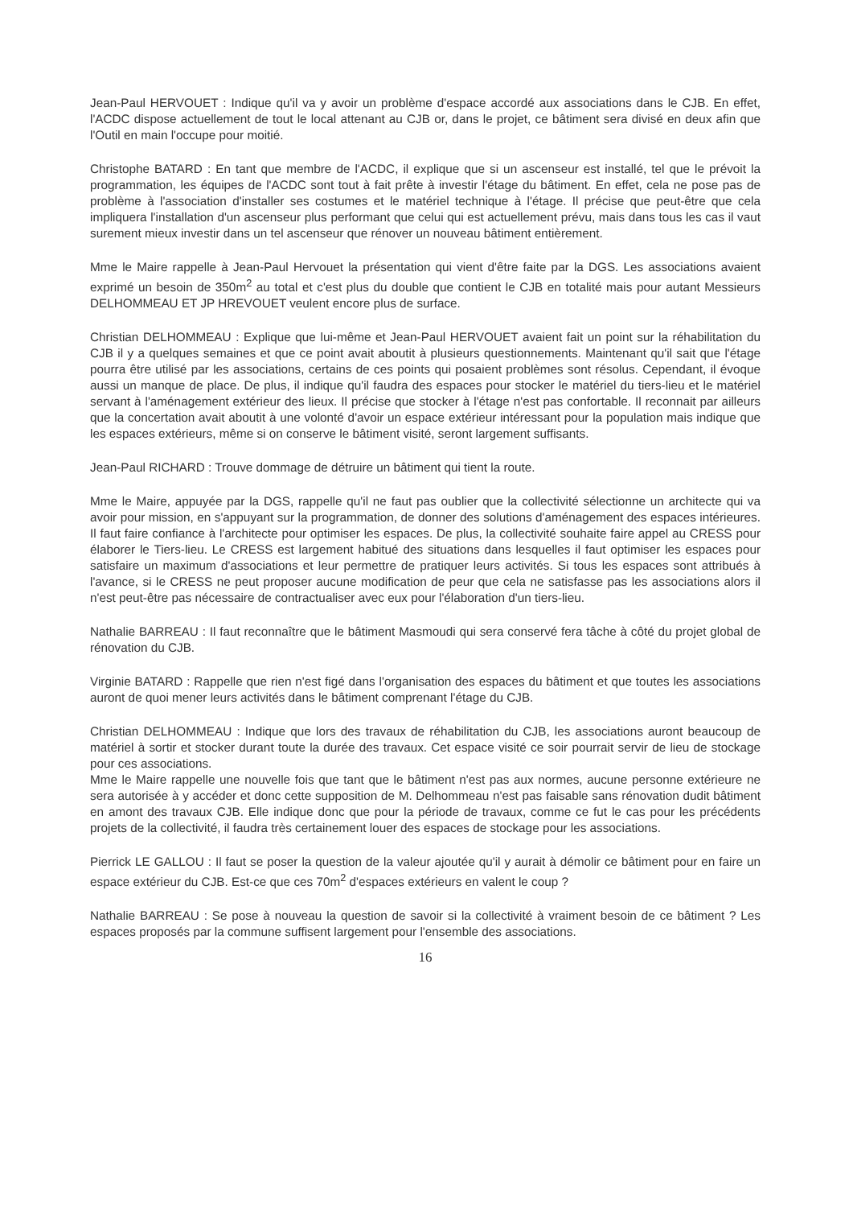Jean-Paul HERVOUET : Indique qu'il va y avoir un problème d'espace accordé aux associations dans le CJB. En effet, l'ACDC dispose actuellement de tout le local attenant au CJB or, dans le projet, ce bâtiment sera divisé en deux afin que l'Outil en main l'occupe pour moitié.
Christophe BATARD : En tant que membre de l'ACDC, il explique que si un ascenseur est installé, tel que le prévoit la programmation, les équipes de l'ACDC sont tout à fait prête à investir l'étage du bâtiment. En effet, cela ne pose pas de problème à l'association d'installer ses costumes et le matériel technique à l'étage. Il précise que peut-être que cela impliquera l'installation d'un ascenseur plus performant que celui qui est actuellement prévu, mais dans tous les cas il vaut surement mieux investir dans un tel ascenseur que rénover un nouveau bâtiment entièrement.
Mme le Maire rappelle à Jean-Paul Hervouet la présentation qui vient d'être faite par la DGS. Les associations avaient exprimé un besoin de 350m<sup>2</sup> au total et c'est plus du double que contient le CJB en totalité mais pour autant Messieurs DELHOMMEAU ET JP HREVOUET veulent encore plus de surface.
Christian DELHOMMEAU : Explique que lui-même et Jean-Paul HERVOUET avaient fait un point sur la réhabilitation du CJB il y a quelques semaines et que ce point avait aboutit à plusieurs questionnements. Maintenant qu'il sait que l'étage pourra être utilisé par les associations, certains de ces points qui posaient problèmes sont résolus. Cependant, il évoque aussi un manque de place. De plus, il indique qu'il faudra des espaces pour stocker le matériel du tiers-lieu et le matériel servant à l'aménagement extérieur des lieux. Il précise que stocker à l'étage n'est pas confortable. Il reconnait par ailleurs que la concertation avait aboutit à une volonté d'avoir un espace extérieur intéressant pour la population mais indique que les espaces extérieurs, même si on conserve le bâtiment visité, seront largement suffisants.
Jean-Paul RICHARD : Trouve dommage de détruire un bâtiment qui tient la route.
Mme le Maire, appuyée par la DGS, rappelle qu'il ne faut pas oublier que la collectivité sélectionne un architecte qui va avoir pour mission, en s'appuyant sur la programmation, de donner des solutions d'aménagement des espaces intérieures. Il faut faire confiance à l'architecte pour optimiser les espaces. De plus, la collectivité souhaite faire appel au CRESS pour élaborer le Tiers-lieu. Le CRESS est largement habitué des situations dans lesquelles il faut optimiser les espaces pour satisfaire un maximum d'associations et leur permettre de pratiquer leurs activités. Si tous les espaces sont attribués à l'avance, si le CRESS ne peut proposer aucune modification de peur que cela ne satisfasse pas les associations alors il n'est peut-être pas nécessaire de contractualiser avec eux pour l'élaboration d'un tiers-lieu.
Nathalie BARREAU : Il faut reconnaître que le bâtiment Masmoudi qui sera conservé fera tâche à côté du projet global de rénovation du CJB.
Virginie BATARD : Rappelle que rien n'est figé dans l'organisation des espaces du bâtiment et que toutes les associations auront de quoi mener leurs activités dans le bâtiment comprenant l'étage du CJB.
Christian DELHOMMEAU : Indique que lors des travaux de réhabilitation du CJB, les associations auront beaucoup de matériel à sortir et stocker durant toute la durée des travaux. Cet espace visité ce soir pourrait servir de lieu de stockage pour ces associations.
Mme le Maire rappelle une nouvelle fois que tant que le bâtiment n'est pas aux normes, aucune personne extérieure ne sera autorisée à y accéder et donc cette supposition de M. Delhommeau n'est pas faisable sans rénovation dudit bâtiment en amont des travaux CJB. Elle indique donc que pour la période de travaux, comme ce fut le cas pour les précédents projets de la collectivité, il faudra très certainement louer des espaces de stockage pour les associations.
Pierrick LE GALLOU : Il faut se poser la question de la valeur ajoutée qu'il y aurait à démolir ce bâtiment pour en faire un espace extérieur du CJB. Est-ce que ces 70m<sup>2</sup> d'espaces extérieurs en valent le coup ?
Nathalie BARREAU : Se pose à nouveau la question de savoir si la collectivité à vraiment besoin de ce bâtiment ? Les espaces proposés par la commune suffisent largement pour l'ensemble des associations.
16